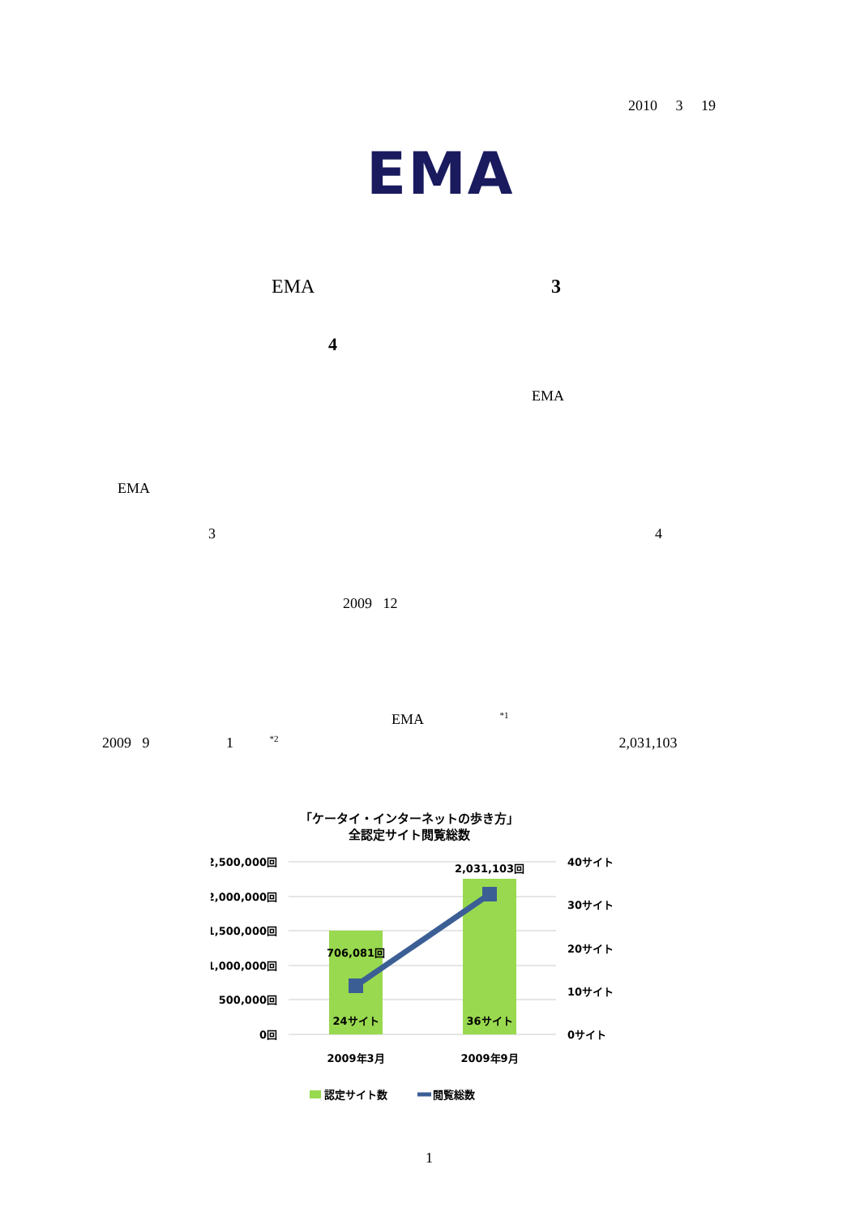2010 3 19
EMA
EMA 3
4
EMA
EMA
3 4
2009 12
EMA <sup>*1</sup>
2009 9 1 <sup>*2</sup> 2,031,103
「ケータイ・インターネットの歩き方」
全認定サイト閲覧総数
2,500,000回
2,000,000回
1,500,000回
1,000,000回
500,000回
0回
40サイト
30サイト
20サイト
10サイト
0サイト
706,081回
2,031,103回
24サイト
36サイト
2009年3月
2009年9月
認定サイト数
閲覧総数
1